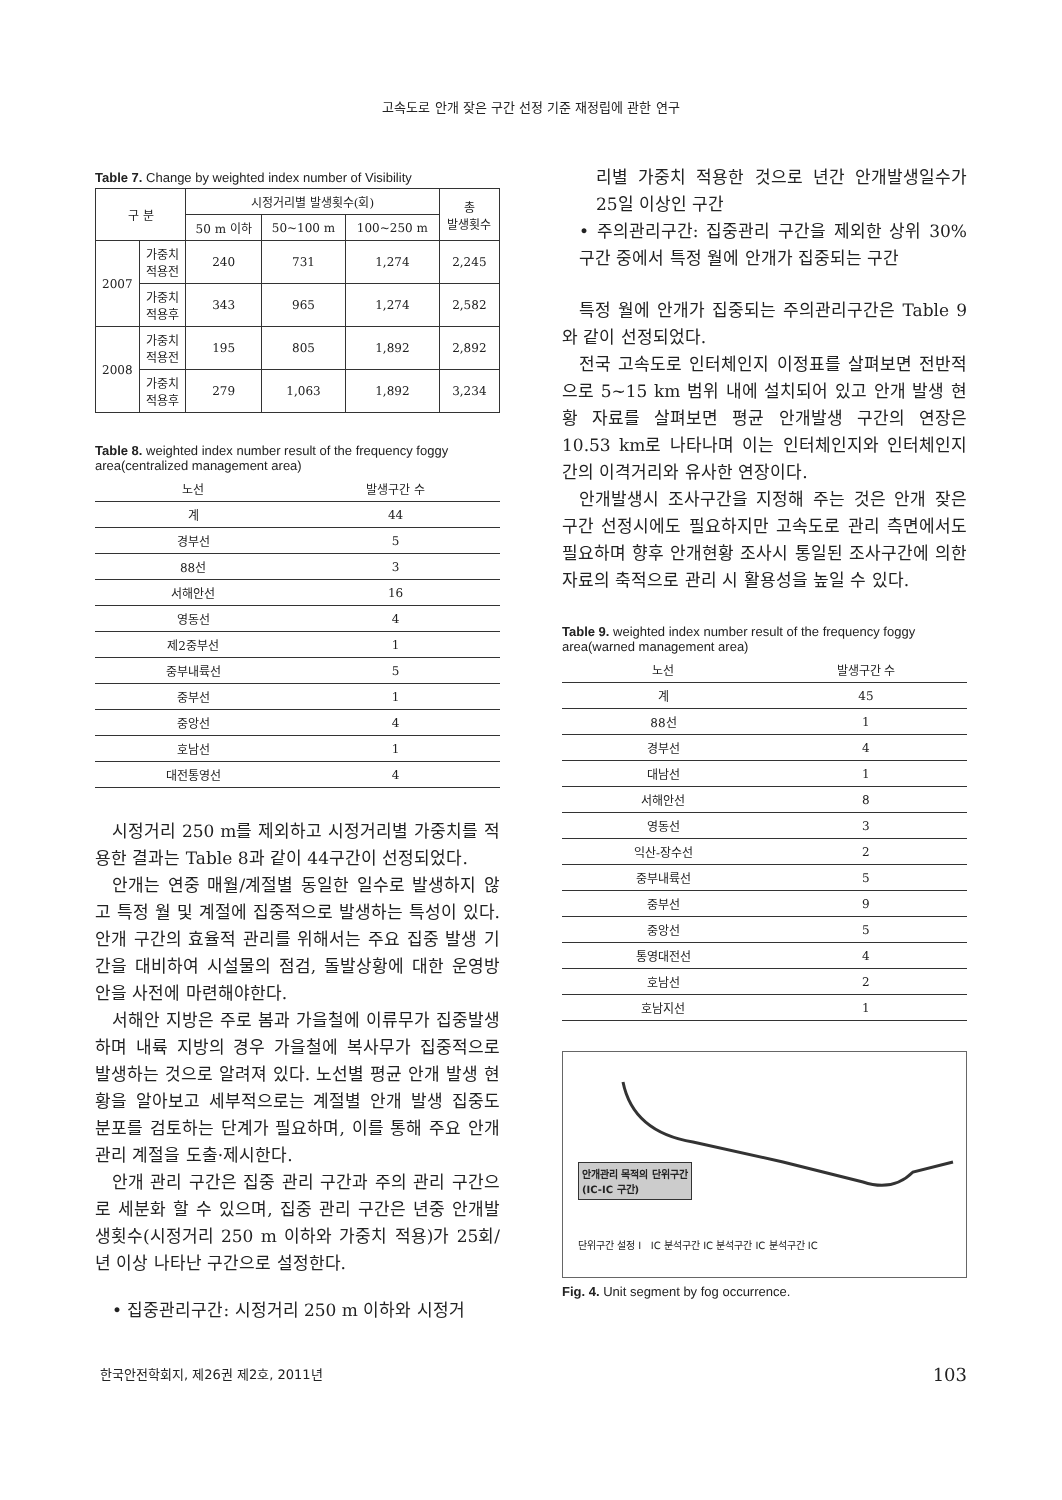고속도로 안개 잦은 구간 선정 기준 재정립에 관한 연구
Table 7. Change by weighted index number of Visibility
| 구 분 | | 시정거리별 발생횟수(회) | | | 총 발생횟수 |
| --- | --- | --- | --- | --- | --- |
| | | 50 m 이하 | 50~100 m | 100~250 m | |
| 2007 | 가중치 적용전 | 240 | 731 | 1,274 | 2,245 |
| | 가중치 적용후 | 343 | 965 | 1,274 | 2,582 |
| 2008 | 가중치 적용전 | 195 | 805 | 1,892 | 2,892 |
| | 가중치 적용후 | 279 | 1,063 | 1,892 | 3,234 |
Table 8. weighted index number result of the frequency foggy area(centralized management area)
| 노선 | 발생구간 수 |
| --- | --- |
| 계 | 44 |
| 경부선 | 5 |
| 88선 | 3 |
| 서해안선 | 16 |
| 영동선 | 4 |
| 제2중부선 | 1 |
| 중부내륙선 | 5 |
| 중부선 | 1 |
| 중앙선 | 4 |
| 호남선 | 1 |
| 대전통영선 | 4 |
시정거리 250 m를 제외하고 시정거리별 가중치를 적용한 결과는 Table 8과 같이 44구간이 선정되었다.
안개는 연중 매월/계절별 동일한 일수로 발생하지 않고 특정 월 및 계절에 집중적으로 발생하는 특성이 있다. 안개 구간의 효율적 관리를 위해서는 주요 집중 발생 기간을 대비하여 시설물의 점검, 돌발상황에 대한 운영방안을 사전에 마련해야한다.
서해안 지방은 주로 봄과 가을철에 이류무가 집중발생하며 내륙 지방의 경우 가을철에 복사무가 집중적으로 발생하는 것으로 알려져 있다. 노선별 평균 안개 발생 현황을 알아보고 세부적으로는 계절별 안개 발생 집중도 분포를 검토하는 단계가 필요하며, 이를 통해 주요 안개 관리 계절을 도출·제시한다.
안개 관리 구간은 집중 관리 구간과 주의 관리 구간으로 세분화 할 수 있으며, 집중 관리 구간은 년중 안개발생횟수(시정거리 250 m 이하와 가중치 적용)가 25회/년 이상 나타난 구간으로 설정한다.
• 집중관리구간: 시정거리 250 m 이하와 시정거
리별 가중치 적용한 것으로 년간 안개발생일수가 25일 이상인 구간
• 주의관리구간: 집중관리 구간을 제외한 상위 30% 구간 중에서 특정 월에 안개가 집중되는 구간
특정 월에 안개가 집중되는 주의관리구간은 Table 9와 같이 선정되었다.
전국 고속도로 인터체인지 이정표를 살펴보면 전반적으로 5~15 km 범위 내에 설치되어 있고 안개 발생 현황 자료를 살펴보면 평균 안개발생 구간의 연장은 10.53 km로 나타나며 이는 인터체인지와 인터체인지간의 이격거리와 유사한 연장이다.
안개발생시 조사구간을 지정해 주는 것은 안개 잦은 구간 선정시에도 필요하지만 고속도로 관리 측면에서도 필요하며 향후 안개현황 조사시 통일된 조사구간에 의한 자료의 축적으로 관리 시 활용성을 높일 수 있다.
Table 9. weighted index number result of the frequency foggy area(warned management area)
| 노선 | 발생구간 수 |
| --- | --- |
| 계 | 45 |
| 88선 | 1 |
| 경부선 | 4 |
| 대남선 | 1 |
| 서해안선 | 8 |
| 영동선 | 3 |
| 익산-장수선 | 2 |
| 중부내륙선 | 5 |
| 중부선 | 9 |
| 중앙선 | 5 |
| 통영대전선 | 4 |
| 호남선 | 2 |
| 호남지선 | 1 |
안개관리 목적의 단위구간
(IC-IC 구간)
단위구간 설정 I IC 분석구간 IC 분석구간 IC 분석구간 IC
Fig. 4. Unit segment by fog occurrence.
한국안전학회지, 제26권 제2호, 2011년 103